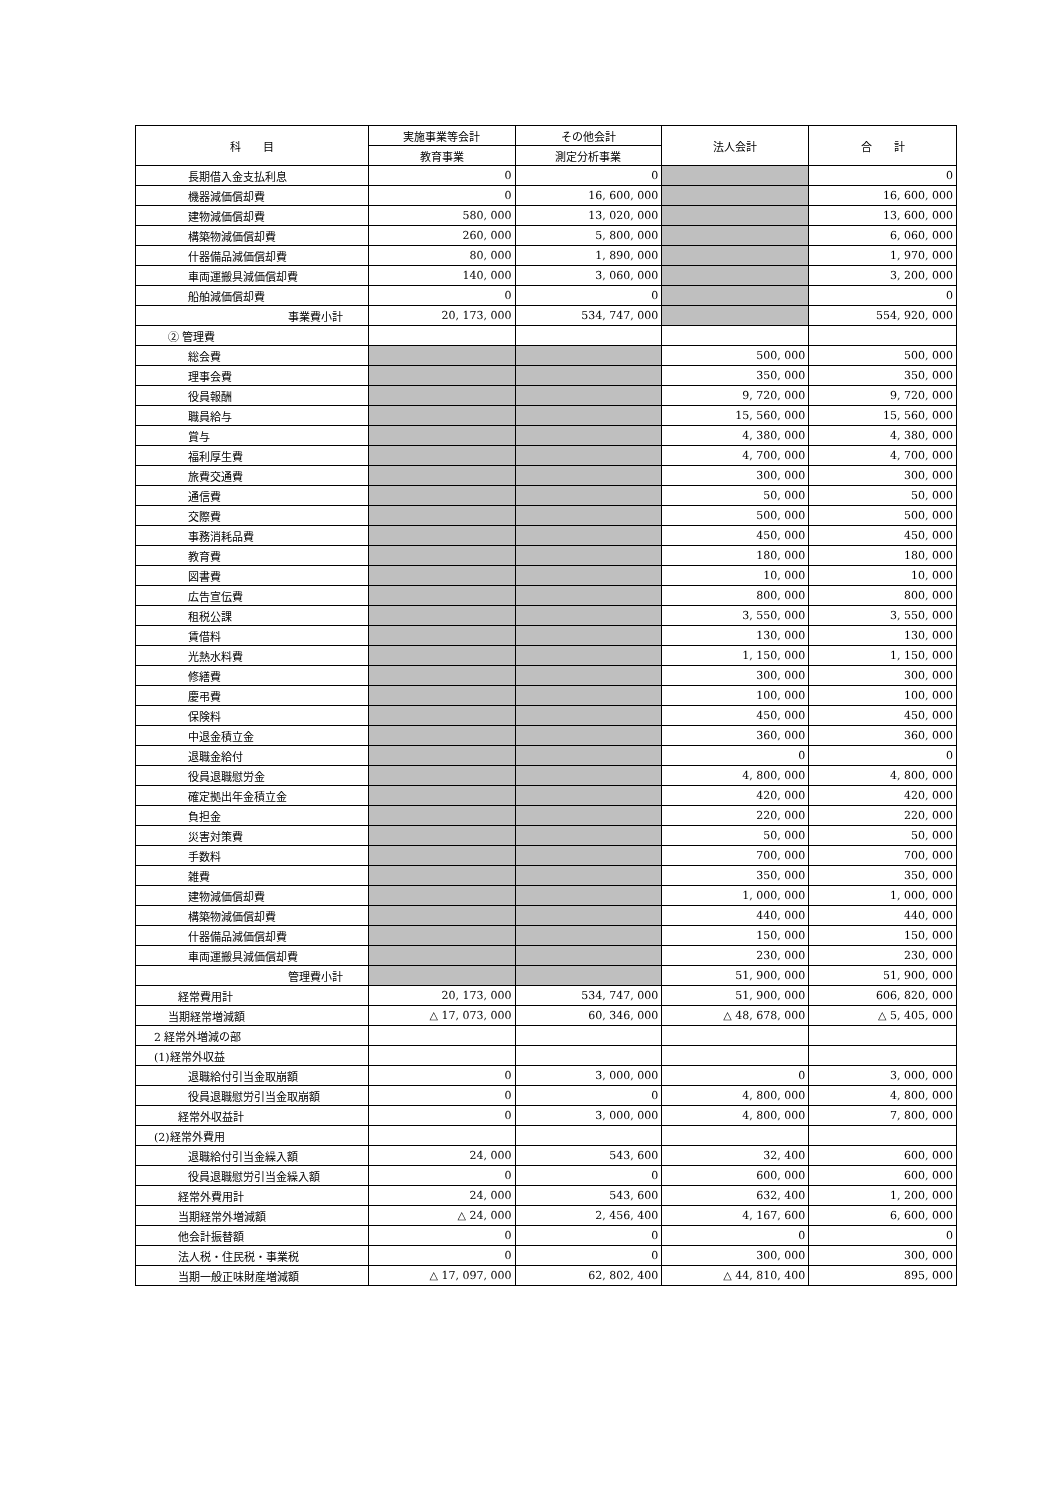| 科 目 | 実施事業等会計 | その他会計 | 法人会計 | 合 計 |
| --- | --- | --- | --- | --- |
| | 教育事業 | 測定分析事業 | | |
| 長期借入金支払利息 | 0 | 0 | | 0 |
| 機器減価償却費 | 0 | 16, 600, 000 | | 16, 600, 000 |
| 建物減価償却費 | 580, 000 | 13, 020, 000 | | 13, 600, 000 |
| 構築物減価償却費 | 260, 000 | 5, 800, 000 | | 6, 060, 000 |
| 什器備品減価償却費 | 80, 000 | 1, 890, 000 | | 1, 970, 000 |
| 車両運搬具減価償却費 | 140, 000 | 3, 060, 000 | | 3, 200, 000 |
| 船舶減価償却費 | 0 | 0 | | 0 |
| 事業費小計 | 20, 173, 000 | 534, 747, 000 | | 554, 920, 000 |
| ② 管理費 | | | | |
| 総会費 | | | 500, 000 | 500, 000 |
| 理事会費 | | | 350, 000 | 350, 000 |
| 役員報酬 | | | 9, 720, 000 | 9, 720, 000 |
| 職員給与 | | | 15, 560, 000 | 15, 560, 000 |
| 賞与 | | | 4, 380, 000 | 4, 380, 000 |
| 福利厚生費 | | | 4, 700, 000 | 4, 700, 000 |
| 旅費交通費 | | | 300, 000 | 300, 000 |
| 通信費 | | | 50, 000 | 50, 000 |
| 交際費 | | | 500, 000 | 500, 000 |
| 事務消耗品費 | | | 450, 000 | 450, 000 |
| 教育費 | | | 180, 000 | 180, 000 |
| 図書費 | | | 10, 000 | 10, 000 |
| 広告宣伝費 | | | 800, 000 | 800, 000 |
| 租税公課 | | | 3, 550, 000 | 3, 550, 000 |
| 賃借料 | | | 130, 000 | 130, 000 |
| 光熱水料費 | | | 1, 150, 000 | 1, 150, 000 |
| 修繕費 | | | 300, 000 | 300, 000 |
| 慶弔費 | | | 100, 000 | 100, 000 |
| 保険料 | | | 450, 000 | 450, 000 |
| 中退金積立金 | | | 360, 000 | 360, 000 |
| 退職金給付 | | | 0 | 0 |
| 役員退職慰労金 | | | 4, 800, 000 | 4, 800, 000 |
| 確定拠出年金積立金 | | | 420, 000 | 420, 000 |
| 負担金 | | | 220, 000 | 220, 000 |
| 災害対策費 | | | 50, 000 | 50, 000 |
| 手数料 | | | 700, 000 | 700, 000 |
| 雑費 | | | 350, 000 | 350, 000 |
| 建物減価償却費 | | | 1, 000, 000 | 1, 000, 000 |
| 構築物減価償却費 | | | 440, 000 | 440, 000 |
| 什器備品減価償却費 | | | 150, 000 | 150, 000 |
| 車両運搬具減価償却費 | | | 230, 000 | 230, 000 |
| 管理費小計 | | | 51, 900, 000 | 51, 900, 000 |
| 経常費用計 | 20, 173, 000 | 534, 747, 000 | 51, 900, 000 | 606, 820, 000 |
| 当期経常増減額 | △ 17, 073, 000 | 60, 346, 000 | △ 48, 678, 000 | △ 5, 405, 000 |
| 2 経常外増減の部 | | | | |
| (1)経常外収益 | | | | |
| 退職給付引当金取崩額 | 0 | 3, 000, 000 | 0 | 3, 000, 000 |
| 役員退職慰労引当金取崩額 | 0 | 0 | 4, 800, 000 | 4, 800, 000 |
| 経常外収益計 | 0 | 3, 000, 000 | 4, 800, 000 | 7, 800, 000 |
| (2)経常外費用 | | | | |
| 退職給付引当金繰入額 | 24, 000 | 543, 600 | 32, 400 | 600, 000 |
| 役員退職慰労引当金繰入額 | 0 | 0 | 600, 000 | 600, 000 |
| 経常外費用計 | 24, 000 | 543, 600 | 632, 400 | 1, 200, 000 |
| 当期経常外増減額 | △ 24, 000 | 2, 456, 400 | 4, 167, 600 | 6, 600, 000 |
| 他会計振替額 | 0 | 0 | 0 | 0 |
| 法人税・住民税・事業税 | 0 | 0 | 300, 000 | 300, 000 |
| 当期一般正味財産増減額 | △ 17, 097, 000 | 62, 802, 400 | △ 44, 810, 400 | 895, 000 |